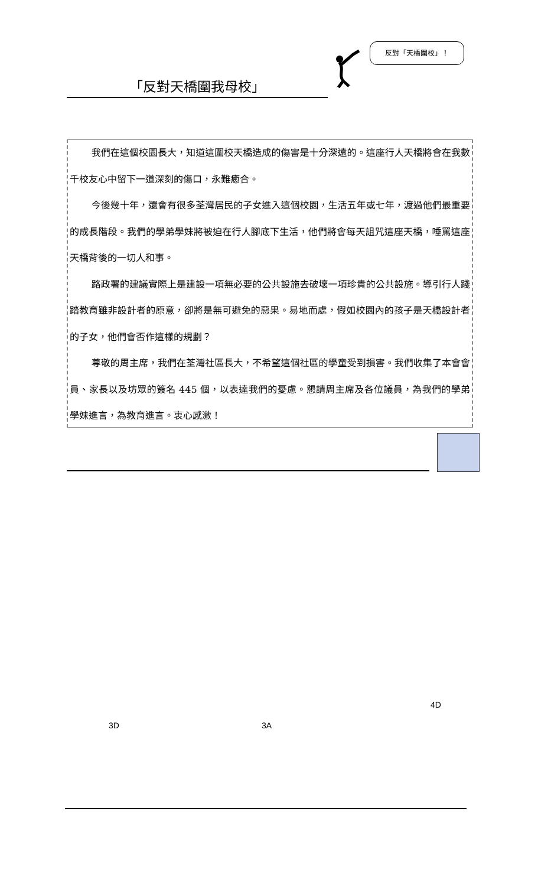反對「天橋圍校」！
「反對天橋圍我母校」
我們在這個校園長大，知道這圍校天橋造成的傷害是十分深遠的。這座行人天橋將會在我數千校友心中留下一道深刻的傷口，永難癒合。
今後幾十年，還會有很多荃灣居民的子女進入這個校園，生活五年或七年，渡過他們最重要的成長階段。我們的學弟學妹將被迫在行人腳底下生活，他們將會每天詛咒這座天橋，唾罵這座天橋背後的一切人和事。
路政署的建議實際上是建設一項無必要的公共設施去破壞一項珍貴的公共設施。導引行人踐踏教育雖非設計者的原意，卻將是無可避免的惡果。易地而處，假如校園內的孩子是天橋設計者的子女，他們會否作這樣的規劃？
尊敬的周主席，我們在荃灣社區長大，不希望這個社區的學童受到損害。我們收集了本會會員、家長以及坊眾的簽名 445 個，以表達我們的憂慮。懇請周主席及各位議員，為我們的學弟學妹進言，為教育進言。衷心感激！
4D
3D 3A